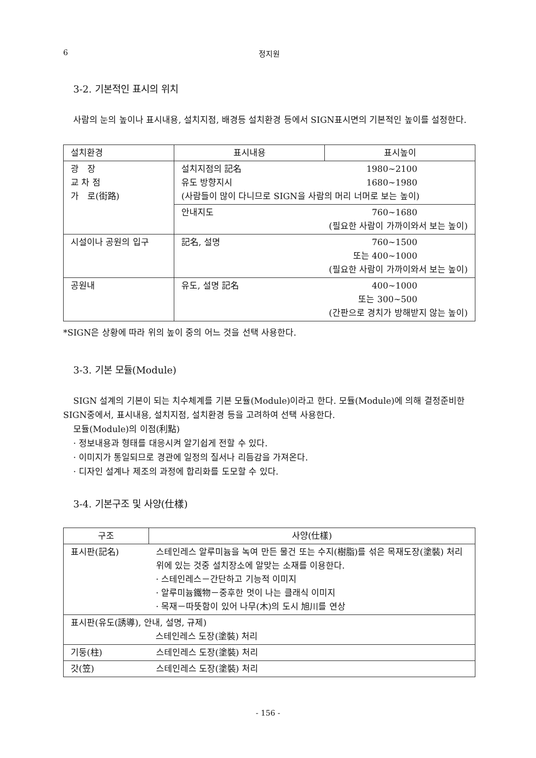6 정지원
3-2. 기본적인 표시의 위치
사람의 눈의 높이나 표시내용, 설치지점, 배경등 설치환경 등에서 SIGN표시면의 기본적인 높이를 설정한다.
| 설치환경 | 표시내용 | 표시높이 |
| --- | --- | --- |
| 광 장 교 차 점 가 로(街路) | 설치지점의 記名 1980~2100 유도 방향지시 1680~1980 (사람들이 많이 다니므로 SIGN을 사람의 머리 너머로 보는 높이) | |
| | 안내지도 760~1680 (필요한 사람이 가까이와서 보는 높이) | |
| 시설이나 공원의 입구 | 記名, 설명 760~1500 또는 400~1000 (필요한 사람이 가까이와서 보는 높이) | |
| 공원내 | 유도, 설명 記名 400~1000 또는 300~500 (간판으로 경치가 방해받지 않는 높이) | |
*SIGN은 상황에 따라 위의 높이 중의 어느 것을 선택 사용한다.
3-3. 기본 모듈(Module)
SIGN 설계의 기본이 되는 치수체계를 기본 모듈(Module)이라고 한다. 모듈(Module)에 의해 결정준비한 SIGN중에서, 표시내용, 설치지점, 설치환경 등을 고려하여 선택 사용한다.
모듈(Module)의 이점(利點)
· 정보내용과 형태를 대응시켜 알기쉽게 전할 수 있다.
· 이미지가 통일되므로 경관에 일정의 질서나 리듬감을 가져온다.
· 디자인 설계나 제조의 과정에 합리화를 도모할 수 있다.
3-4. 기본구조 및 사양(仕樣)
| 구조 | 사양(仕樣) |
| --- | --- |
| 표시판(記名) | 스테인레스 알루미늄을 녹여 만든 물건 또는 수지(樹脂)를 섞은 목재도장(塗裝) 처리 위에 있는 것중 설치장소에 알맞는 소재를 이용한다. · 스테인레스－간단하고 기능적 이미지 · 알루미늄鐵物－중후한 멋이 나는 클래식 이미지 · 목재－따뜻함이 있어 나무(木)의 도시 旭川를 연상 |
| 표시판(유도(誘導), 안내, 설명, 규제) 스테인레스 도장(塗裝) 처리 | |
| 기둥(柱) | 스테인레스 도장(塗裝) 처리 |
| 갓(笠) | 스테인레스 도장(塗裝) 처리 |
- 156 -